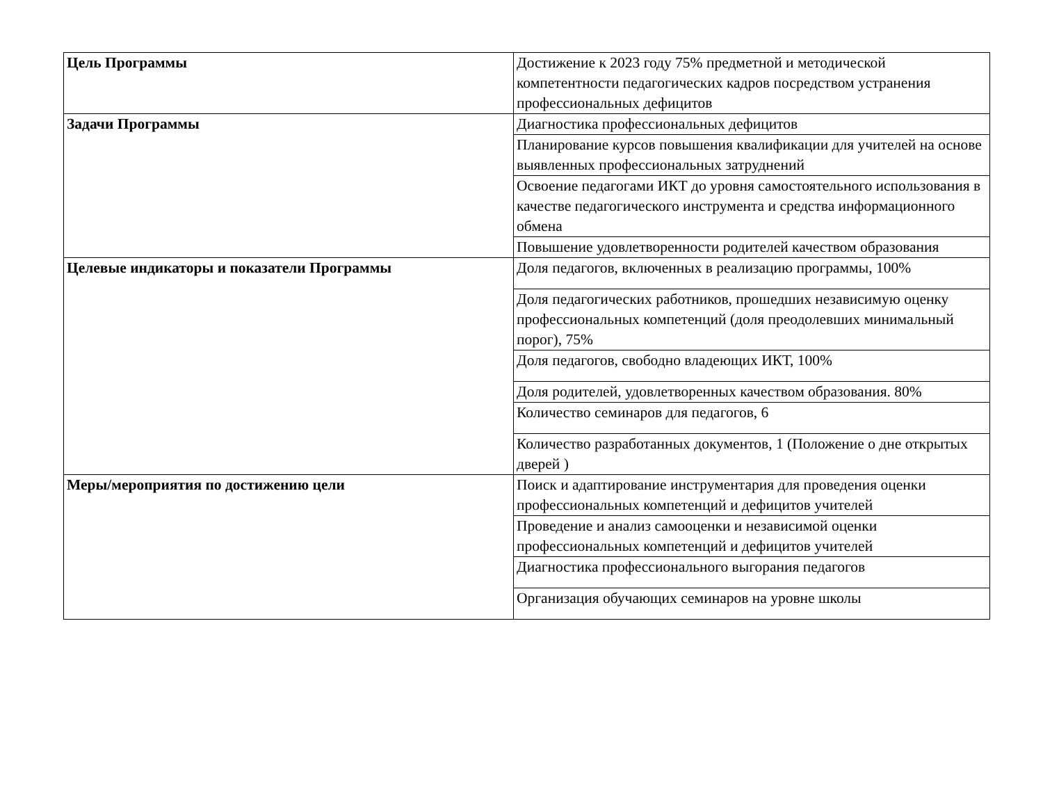| Цель Программы | Достижение к 2023 году 75% предметной и методической компетентности педагогических кадров посредством устранения профессиональных дефицитов |
| Задачи Программы | Диагностика профессиональных дефицитов |
| | Планирование курсов повышения квалификации для учителей на основе выявленных профессиональных затруднений |
| | Освоение педагогами ИКТ до уровня самостоятельного использования в качестве педагогического инструмента и средства информационного обмена |
| | Повышение удовлетворенности родителей качеством образования |
| Целевые индикаторы и показатели Программы | Доля педагогов, включенных в реализацию программы, 100% |
| | Доля педагогических работников, прошедших независимую оценку профессиональных компетенций (доля преодолевших минимальный порог), 75% |
| | Доля педагогов, свободно владеющих ИКТ, 100% |
| | Доля родителей, удовлетворенных качеством образования. 80% |
| | Количество семинаров для педагогов, 6 |
| | Количество разработанных документов, 1 (Положение о дне открытых дверей ) |
| Меры/мероприятия по достижению цели | Поиск и адаптирование инструментария для проведения оценки профессиональных компетенций и дефицитов учителей |
| | Проведение и анализ самооценки и независимой оценки профессиональных компетенций и дефицитов учителей |
| | Диагностика профессионального выгорания педагогов |
| | Организация обучающих семинаров на уровне школы |